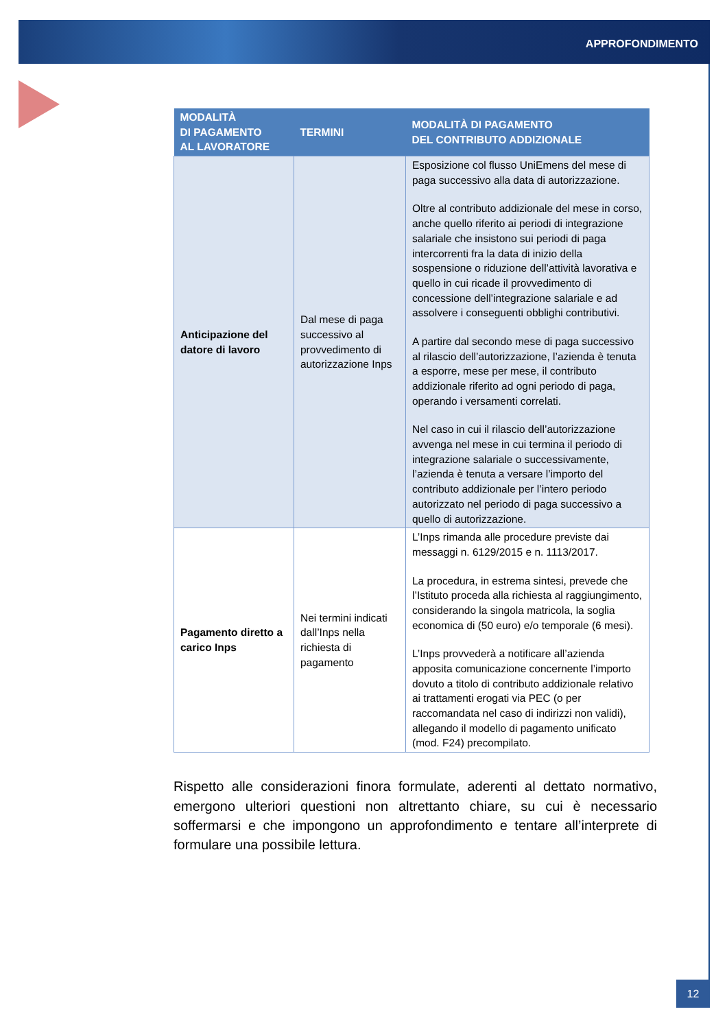APPROFONDIMENTO
| MODALITÀ DI PAGAMENTO AL LAVORATORE | TERMINI | MODALITÀ DI PAGAMENTO DEL CONTRIBUTO ADDIZIONALE |
| --- | --- | --- |
| Anticipazione del datore di lavoro | Dal mese di paga successivo al provvedimento di autorizzazione Inps | Esposizione col flusso UniEmens del mese di paga successivo alla data di autorizzazione. Oltre al contributo addizionale del mese in corso, anche quello riferito ai periodi di integrazione salariale che insistono sui periodi di paga intercorrenti fra la data di inizio della sospensione o riduzione dell’attività lavorativa e quello in cui ricade il provvedimento di concessione dell’integrazione salariale e ad assolvere i conseguenti obblighi contributivi. A partire dal secondo mese di paga successivo al rilascio dell’autorizzazione, l’azienda è tenuta a esporre, mese per mese, il contributo addizionale riferito ad ogni periodo di paga, operando i versamenti correlati. Nel caso in cui il rilascio dell’autorizzazione avvenga nel mese in cui termina il periodo di integrazione salariale o successivamente, l’azienda è tenuta a versare l’importo del contributo addizionale per l’intero periodo autorizzato nel periodo di paga successivo a quello di autorizzazione. |
| Pagamento diretto a carico Inps | Nei termini indicati dall’Inps nella richiesta di pagamento | L’Inps rimanda alle procedure previste dai messaggi n. 6129/2015 e n. 1113/2017. La procedura, in estrema sintesi, prevede che l’Istituto proceda alla richiesta al raggiungimento, considerando la singola matricola, la soglia economica di (50 euro) e/o temporale (6 mesi). L’Inps provvederà a notificare all’azienda apposita comunicazione concernente l’importo dovuto a titolo di contributo addizionale relativo ai trattamenti erogati via PEC (o per raccomandata nel caso di indirizzi non validi), allegando il modello di pagamento unificato (mod. F24) precompilato. |
Rispetto alle considerazioni finora formulate, aderenti al dettato normativo, emergono ulteriori questioni non altrettanto chiare, su cui è necessario soffermarsi e che impongono un approfondimento e tentare all’interprete di formulare una possibile lettura.
12